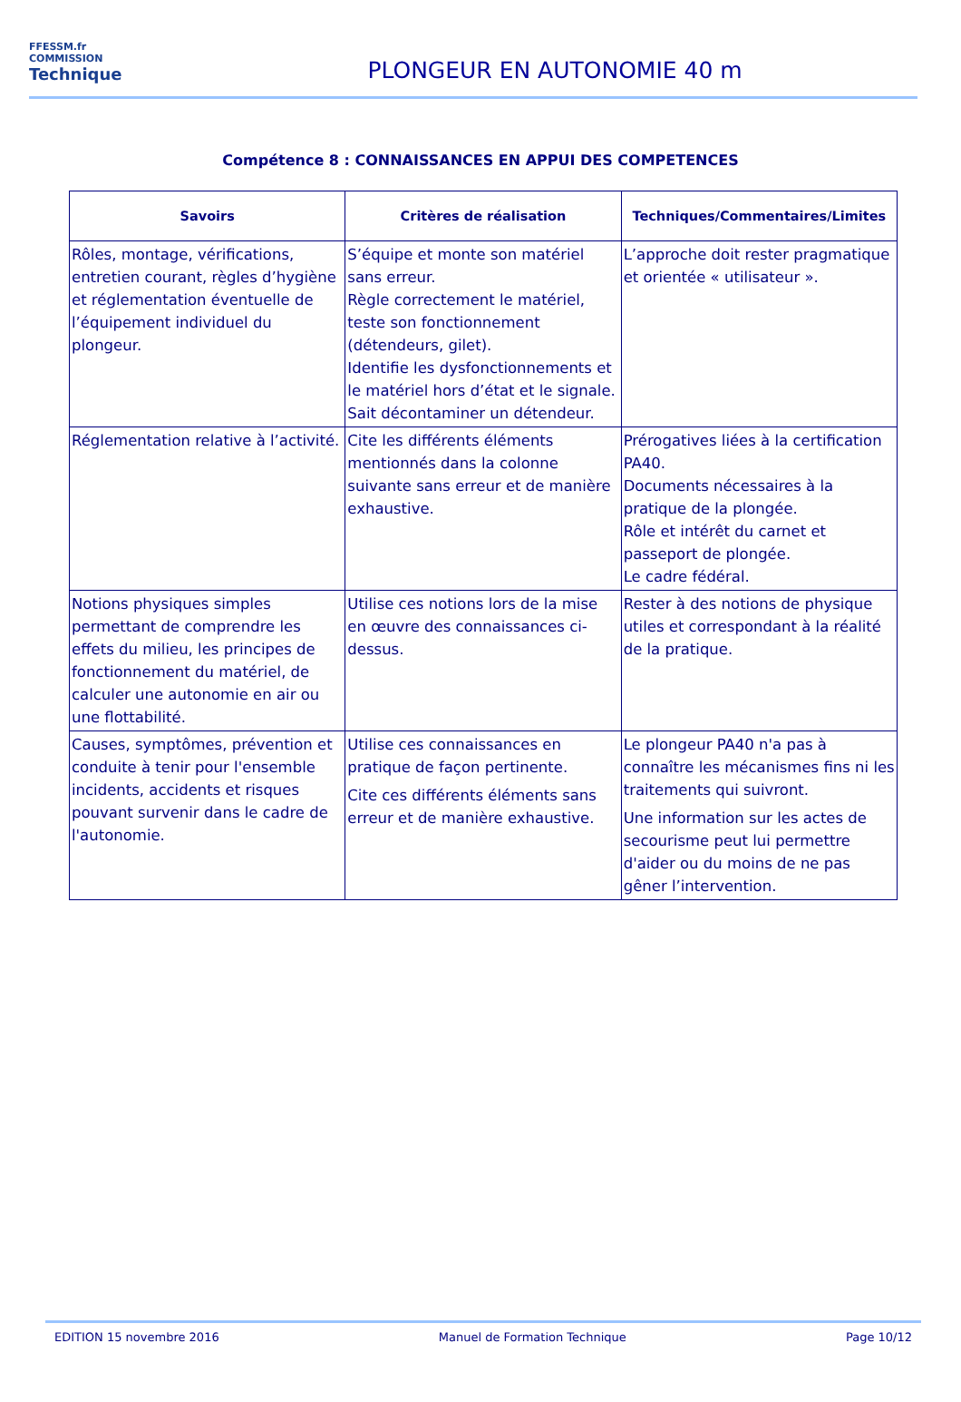FFESSM.fr
COMMISSION
Technique
PLONGEUR EN AUTONOMIE 40 m
Compétence 8 : CONNAISSANCES EN APPUI DES COMPETENCES
| Savoirs | Critères de réalisation | Techniques/Commentaires/Limites |
| --- | --- | --- |
| Rôles, montage, vérifications, entretien courant, règles d’hygiène et réglementation éventuelle de l’équipement individuel du plongeur. | S’équipe et monte son matériel sans erreur. Règle correctement le matériel, teste son fonctionnement (détendeurs, gilet). Identifie les dysfonctionnements et le matériel hors d’état et le signale. Sait décontaminer un détendeur. | L’approche doit rester pragmatique et orientée « utilisateur ». |
| Réglementation relative à l’activité. | Cite les différents éléments mentionnés dans la colonne suivante sans erreur et de manière exhaustive. | Prérogatives liées à la certification PA40. Documents nécessaires à la pratique de la plongée. Rôle et intérêt du carnet et passeport de plongée. Le cadre fédéral. |
| Notions physiques simples permettant de comprendre les effets du milieu, les principes de fonctionnement du matériel, de calculer une autonomie en air ou une flottabilité. | Utilise ces notions lors de la mise en œuvre des connaissances ci-dessus. | Rester à des notions de physique utiles et correspondant à la réalité de la pratique. |
| Causes, symptômes, prévention et conduite à tenir pour l'ensemble incidents, accidents et risques pouvant survenir dans le cadre de l'autonomie. | Utilise ces connaissances en pratique de façon pertinente. Cite ces différents éléments sans erreur et de manière exhaustive. | Le plongeur PA40 n'a pas à connaître les mécanismes fins ni les traitements qui suivront. Une information sur les actes de secourisme peut lui permettre d'aider ou du moins de ne pas gêner l’intervention. |
EDITION 15 novembre 2016 Manuel de Formation Technique Page 10/12